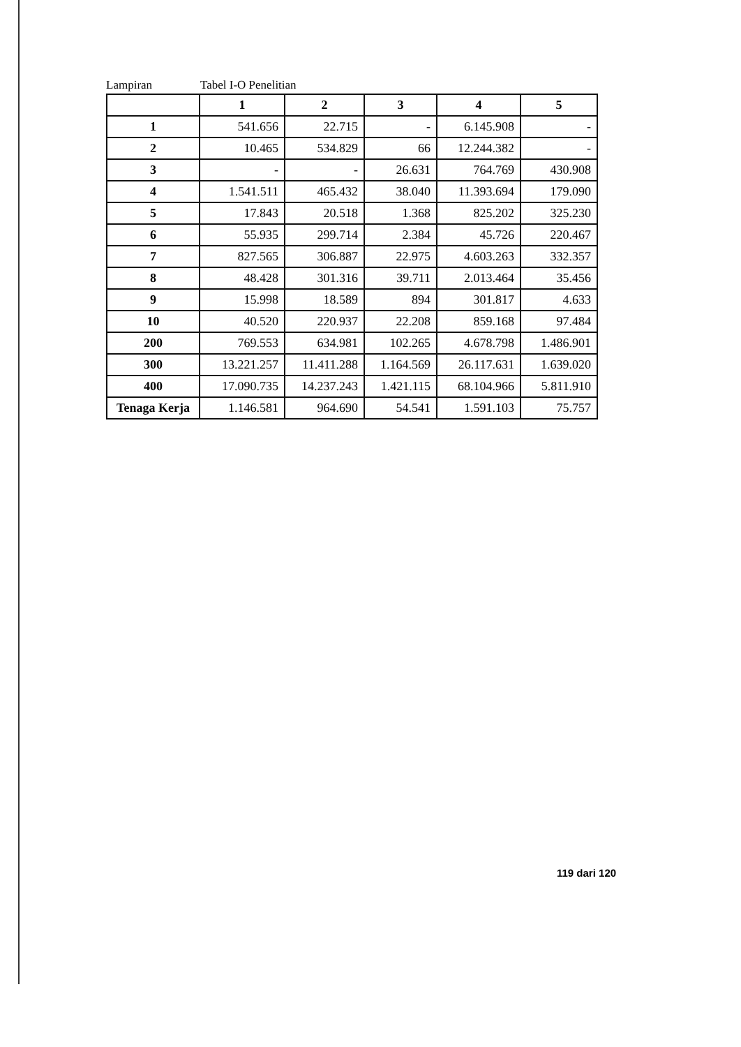Lampiran Tabel I-O Penelitian
| | 1 | 2 | 3 | 4 | 5 |
| --- | --- | --- | --- | --- | --- |
| 1 | 541.656 | 22.715 | - | 6.145.908 | - |
| 2 | 10.465 | 534.829 | 66 | 12.244.382 | - |
| 3 | - | - | 26.631 | 764.769 | 430.908 |
| 4 | 1.541.511 | 465.432 | 38.040 | 11.393.694 | 179.090 |
| 5 | 17.843 | 20.518 | 1.368 | 825.202 | 325.230 |
| 6 | 55.935 | 299.714 | 2.384 | 45.726 | 220.467 |
| 7 | 827.565 | 306.887 | 22.975 | 4.603.263 | 332.357 |
| 8 | 48.428 | 301.316 | 39.711 | 2.013.464 | 35.456 |
| 9 | 15.998 | 18.589 | 894 | 301.817 | 4.633 |
| 10 | 40.520 | 220.937 | 22.208 | 859.168 | 97.484 |
| 200 | 769.553 | 634.981 | 102.265 | 4.678.798 | 1.486.901 |
| 300 | 13.221.257 | 11.411.288 | 1.164.569 | 26.117.631 | 1.639.020 |
| 400 | 17.090.735 | 14.237.243 | 1.421.115 | 68.104.966 | 5.811.910 |
| Tenaga Kerja | 1.146.581 | 964.690 | 54.541 | 1.591.103 | 75.757 |
119 dari 120